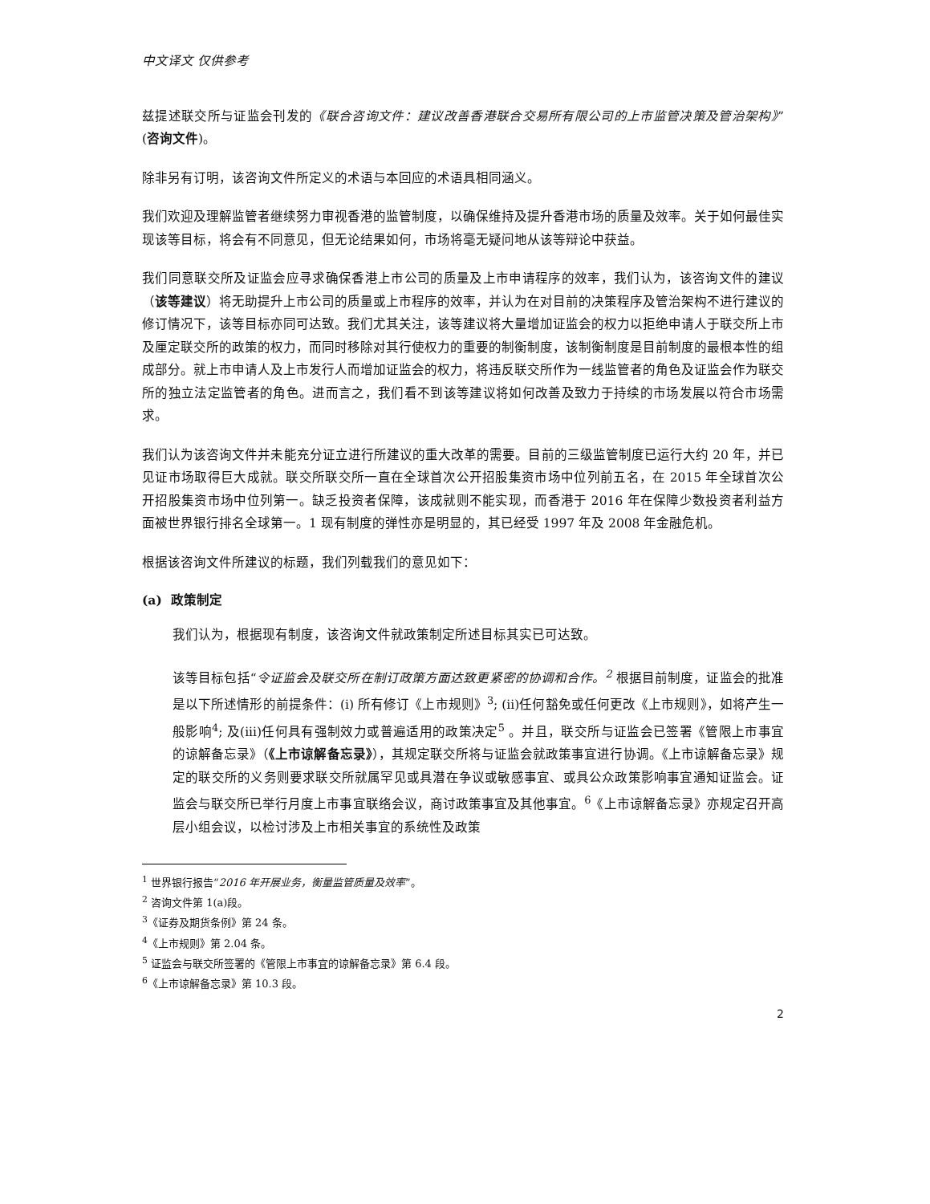中文译文 仅供参考
兹提述联交所与证监会刊发的《联合咨询文件：建议改善香港联合交易所有限公司的上市监管决策及管治架构》”(咨询文件)。
除非另有订明，该咨询文件所定义的术语与本回应的术语具相同涵义。
我们欢迎及理解监管者继续努力审视香港的监管制度，以确保维持及提升香港市场的质量及效率。关于如何最佳实现该等目标，将会有不同意见，但无论结果如何，市场将毫无疑问地从该等辩论中获益。
我们同意联交所及证监会应寻求确保香港上市公司的质量及上市申请程序的效率，我们认为，该咨询文件的建议（该等建议）将无助提升上市公司的质量或上市程序的效率，并认为在对目前的决策程序及管治架构不进行建议的修订情况下，该等目标亦同可达致。我们尤其关注，该等建议将大量增加证监会的权力以拒绝申请人于联交所上市及厘定联交所的政策的权力，而同时移除对其行使权力的重要的制衡制度，该制衡制度是目前制度的最根本性的组成部分。就上市申请人及上市发行人而增加证监会的权力，将违反联交所作为一线监管者的角色及证监会作为联交所的独立法定监管者的角色。进而言之，我们看不到该等建议将如何改善及致力于持续的市场发展以符合市场需求。
我们认为该咨询文件并未能充分证立进行所建议的重大改革的需要。目前的三级监管制度已运行大约 20 年，并已见证市场取得巨大成就。联交所联交所一直在全球首次公开招股集资市场中位列前五名，在 2015 年全球首次公开招股集资市场中位列第一。缺乏投资者保障，该成就则不能实现，而香港于 2016 年在保障少数投资者利益方面被世界银行排名全球第一。1 现有制度的弹性亦是明显的，其已经受 1997 年及 2008 年金融危机。
根据该咨询文件所建议的标题，我们列载我们的意见如下：
(a) 政策制定
我们认为，根据现有制度，该咨询文件就政策制定所述目标其实已可达致。
该等目标包括“令证监会及联交所在制订政策方面达致更紧密的协调和合作。<sup>2</sup> 根据目前制度，证监会的批准是以下所述情形的前提条件：(i) 所有修订《上市规则》<sup>3</sup>; (ii)任何豁免或任何更改《上市规则》，如将产生一般影响<sup>4</sup>; 及(iii)任何具有强制效力或普遍适用的政策决定<sup>5</sup> 。并且，联交所与证监会已签署《管限上市事宜的谅解备忘录》（《上市谅解备忘录》），其规定联交所将与证监会就政策事宜进行协调。《上市谅解备忘录》规定的联交所的义务则要求联交所就属罕见或具潜在争议或敏感事宜、或具公众政策影响事宜通知证监会。证监会与联交所已举行月度上市事宜联络会议，商讨政策事宜及其他事宜。<sup>6</sup>《上市谅解备忘录》亦规定召开高层小组会议，以检讨涉及上市相关事宜的系统性及政策
<sup>1</sup> 世界银行报告“2016 年开展业务，衡量监管质量及效率”。
<sup>2</sup> 咨询文件第 1(a)段。
<sup>3</sup>《证券及期货条例》第 24 条。
<sup>4</sup>《上市规则》第 2.04 条。
<sup>5</sup> 证监会与联交所签署的《管限上市事宜的谅解备忘录》第 6.4 段。
<sup>6</sup>《上市谅解备忘录》第 10.3 段。
2